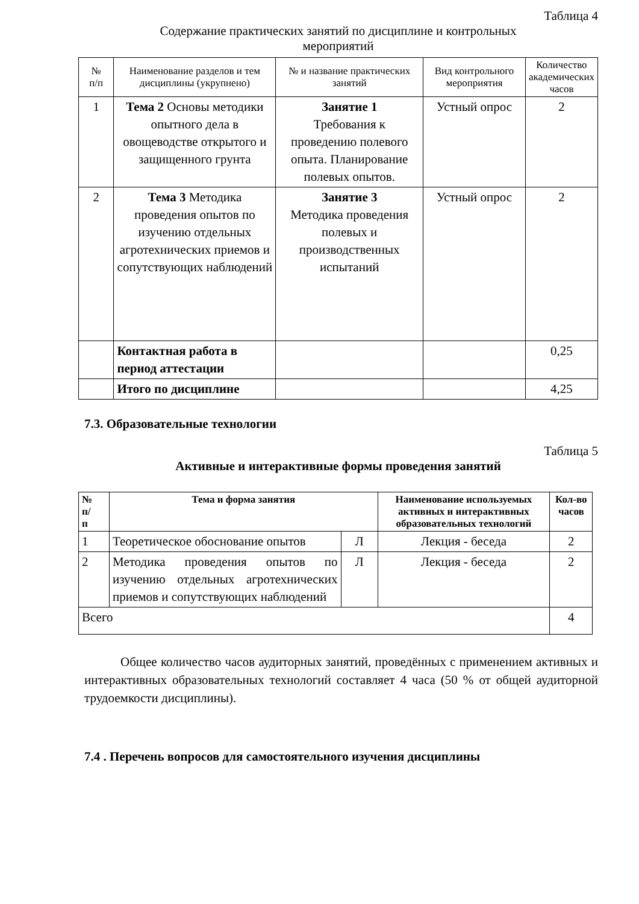Таблица 4
Содержание практических занятий по дисциплине и контрольных
мероприятий
| № п/п | Наименование разделов и тем дисциплины (укрупнено) | № и название практических занятий | Вид контрольного мероприятия | Количество академических часов |
| --- | --- | --- | --- | --- |
| 1 | Тема 2 Основы методики опытного дела в овощеводстве открытого и защищенного грунта | Занятие 1 Требования к проведению полевого опыта. Планирование полевых опытов. | Устный опрос | 2 |
| 2 | Тема 3 Методика проведения опытов по изучению отдельных агротехнических приемов и сопутствующих наблюдений | Занятие 3 Методика проведения полевых и производственных испытаний | Устный опрос | 2 |
| | Контактная работа в период аттестации | | | 0,25 |
| | Итого по дисциплине | | | 4,25 |
7.3. Образовательные технологии
Таблица 5
Активные и интерактивные формы проведения занятий
| № п/ п | Тема и форма занятия | | Наименование используемых активных и интерактивных образовательных технологий | Кол-во часов |
| --- | --- | --- | --- | --- |
| 1 | Теоретическое обоснование опытов | Л | Лекция - беседа | 2 |
| 2 | Методика проведения опытов по изучению отдельных агротехнических приемов и сопутствующих наблюдений | Л | Лекция - беседа | 2 |
| Всего | | | | 4 |
Общее количество часов аудиторных занятий, проведённых с применением активных и интерактивных образовательных технологий составляет 4 часа (50 % от общей аудиторной трудоемкости дисциплины).
7.4 . Перечень вопросов для самостоятельного изучения дисциплины